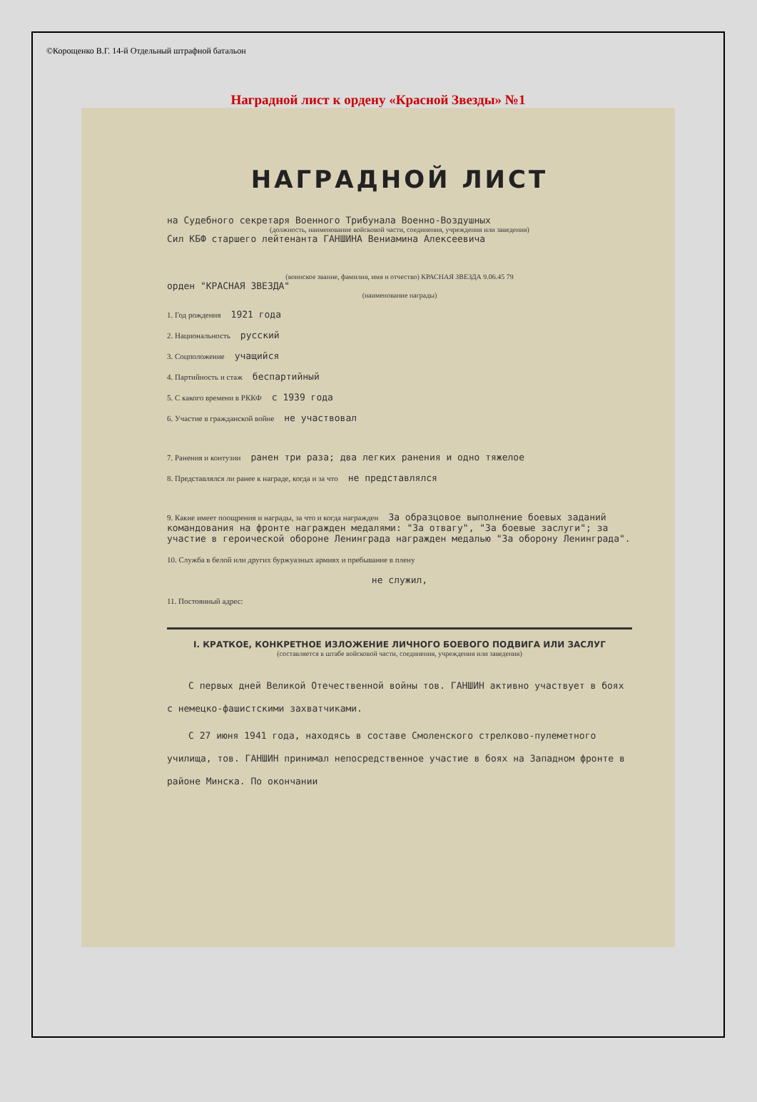©Корощенко В.Г. 14-й Отдельный штрафной батальон
Наградной лист к ордену «Красной Звезды» №1
НАГРАДНОЙ ЛИСТ
на Судебного секретаря Военного Трибунала Военно-Воздушных
(должность, наименование войсковой части, соединения, учреждения или заведения)
Сил КБФ старшего лейтенанта ГАНШИНА Вениамина Алексеевича
(воинское звание, фамилия, имя и отчество) КРАСНАЯ ЗВЕЗДА 9.06.45 79
орден "КРАСНАЯ ЗВЕЗДА"
(наименование награды)
1. Год рождения 1921 года
2. Национальность русский
3. Соцположение учащийся
4. Партийность и стаж беспартийный
5. С какого времени в РККФ с 1939 года
6. Участие в гражданской войне не участвовал
7. Ранения и контузии ранен три раза; два легких ранения и одно тяжелое
8. Представлялся ли ранее к награде, когда и за что не представлялся
9. Какие имеет поощрения и награды, за что и когда награжден За образцовое выполнение боевых заданий командования на фронте награжден медалями: "За отвагу", "За боевые заслуги"; за участие в героической обороне Ленинграда награжден медалью "За оборону Ленинграда".
10. Служба в белой или других буржуазных армиях и пребывание в плену
не служил,
11. Постоянный адрес:
I. КРАТКОЕ, КОНКРЕТНОЕ ИЗЛОЖЕНИЕ ЛИЧНОГО БОЕВОГО ПОДВИГА ИЛИ ЗАСЛУГ
(составляется в штабе войсковой части, соединения, учреждения или заведения)
С первых дней Великой Отечественной войны тов. ГАНШИН активно участвует в боях с немецко-фашистскими захватчиками.
С 27 июня 1941 года, находясь в составе Смоленского стрелково-пулеметного училища, тов. ГАНШИН принимал непосредственное участие в боях на Западном фронте в районе Минска. По окончании